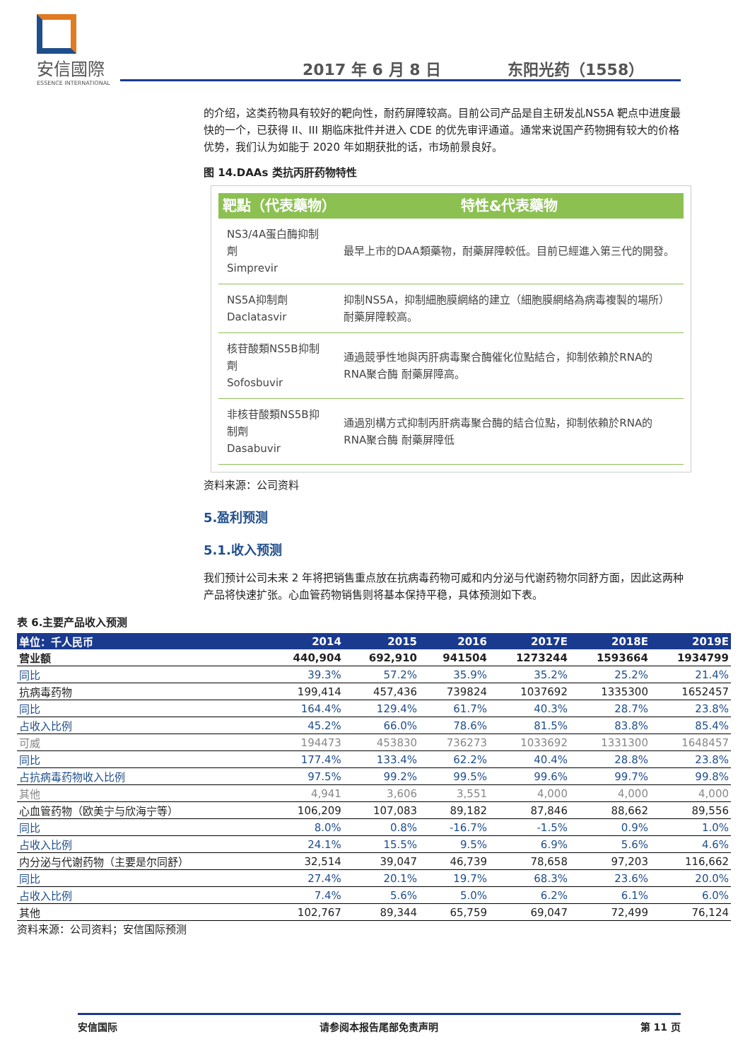安信國際
ESSENCE INTERNATIONAL
2017 年 6 月 8 日 东阳光药（1558）
的介绍，这类药物具有较好的靶向性，耐药屏障较高。目前公司产品是自主研发乩NS5A 靶点中进度最快的一个，已获得 II、III 期临床批件并进入 CDE 的优先审评通道。通常来说国产药物拥有较大的价格优势，我们认为如能于 2020 年如期获批的话，市场前景良好。
图 14.DAAs 类抗丙肝药物特性
| 靶點（代表藥物） | 特性&代表藥物 |
| --- | --- |
| NS3/4A蛋白酶抑制劑 Simprevir | 最早上市的DAA類藥物，耐藥屏障較低。目前已經進入第三代的開發。 |
| NS5A抑制劑 Daclatasvir | 抑制NS5A，抑制細胞膜網絡的建立（細胞膜網絡為病毒複製的場所）耐藥屏障較高。 |
| 核苷酸類NS5B抑制劑 Sofosbuvir | 通過競爭性地與丙肝病毒聚合酶催化位點結合，抑制依賴於RNA的RNA聚合酶 耐藥屏障高。 |
| 非核苷酸類NS5B抑制劑 Dasabuvir | 通過別構方式抑制丙肝病毒聚合酶的結合位點，抑制依賴於RNA的RNA聚合酶 耐藥屏障低 |
资料来源：公司资料
5.盈利预测
5.1.收入预测
我们预计公司未来 2 年将把销售重点放在抗病毒药物可威和内分泌与代谢药物尔同舒方面，因此这两种产品将快速扩张。心血管药物销售则将基本保持平稳，具体预测如下表。
表 6.主要产品收入预测
| 单位：千人民币 | 2014 | 2015 | 2016 | 2017E | 2018E | 2019E |
| --- | --- | --- | --- | --- | --- | --- |
| 营业额 | 440,904 | 692,910 | 941504 | 1273244 | 1593664 | 1934799 |
| 同比 | 39.3% | 57.2% | 35.9% | 35.2% | 25.2% | 21.4% |
| 抗病毒药物 | 199,414 | 457,436 | 739824 | 1037692 | 1335300 | 1652457 |
| 同比 | 164.4% | 129.4% | 61.7% | 40.3% | 28.7% | 23.8% |
| 占收入比例 | 45.2% | 66.0% | 78.6% | 81.5% | 83.8% | 85.4% |
| 可威 | 194473 | 453830 | 736273 | 1033692 | 1331300 | 1648457 |
| 同比 | 177.4% | 133.4% | 62.2% | 40.4% | 28.8% | 23.8% |
| 占抗病毒药物收入比例 | 97.5% | 99.2% | 99.5% | 99.6% | 99.7% | 99.8% |
| 其他 | 4,941 | 3,606 | 3,551 | 4,000 | 4,000 | 4,000 |
| 心血管药物（欧美宁与欣海宁等） | 106,209 | 107,083 | 89,182 | 87,846 | 88,662 | 89,556 |
| 同比 | 8.0% | 0.8% | -16.7% | -1.5% | 0.9% | 1.0% |
| 占收入比例 | 24.1% | 15.5% | 9.5% | 6.9% | 5.6% | 4.6% |
| 内分泌与代谢药物（主要是尔同舒） | 32,514 | 39,047 | 46,739 | 78,658 | 97,203 | 116,662 |
| 同比 | 27.4% | 20.1% | 19.7% | 68.3% | 23.6% | 20.0% |
| 占收入比例 | 7.4% | 5.6% | 5.0% | 6.2% | 6.1% | 6.0% |
| 其他 | 102,767 | 89,344 | 65,759 | 69,047 | 72,499 | 76,124 |
资料来源：公司资料；安信国际预测
安信国际 请参阅本报告尾部免责声明 第 11 页